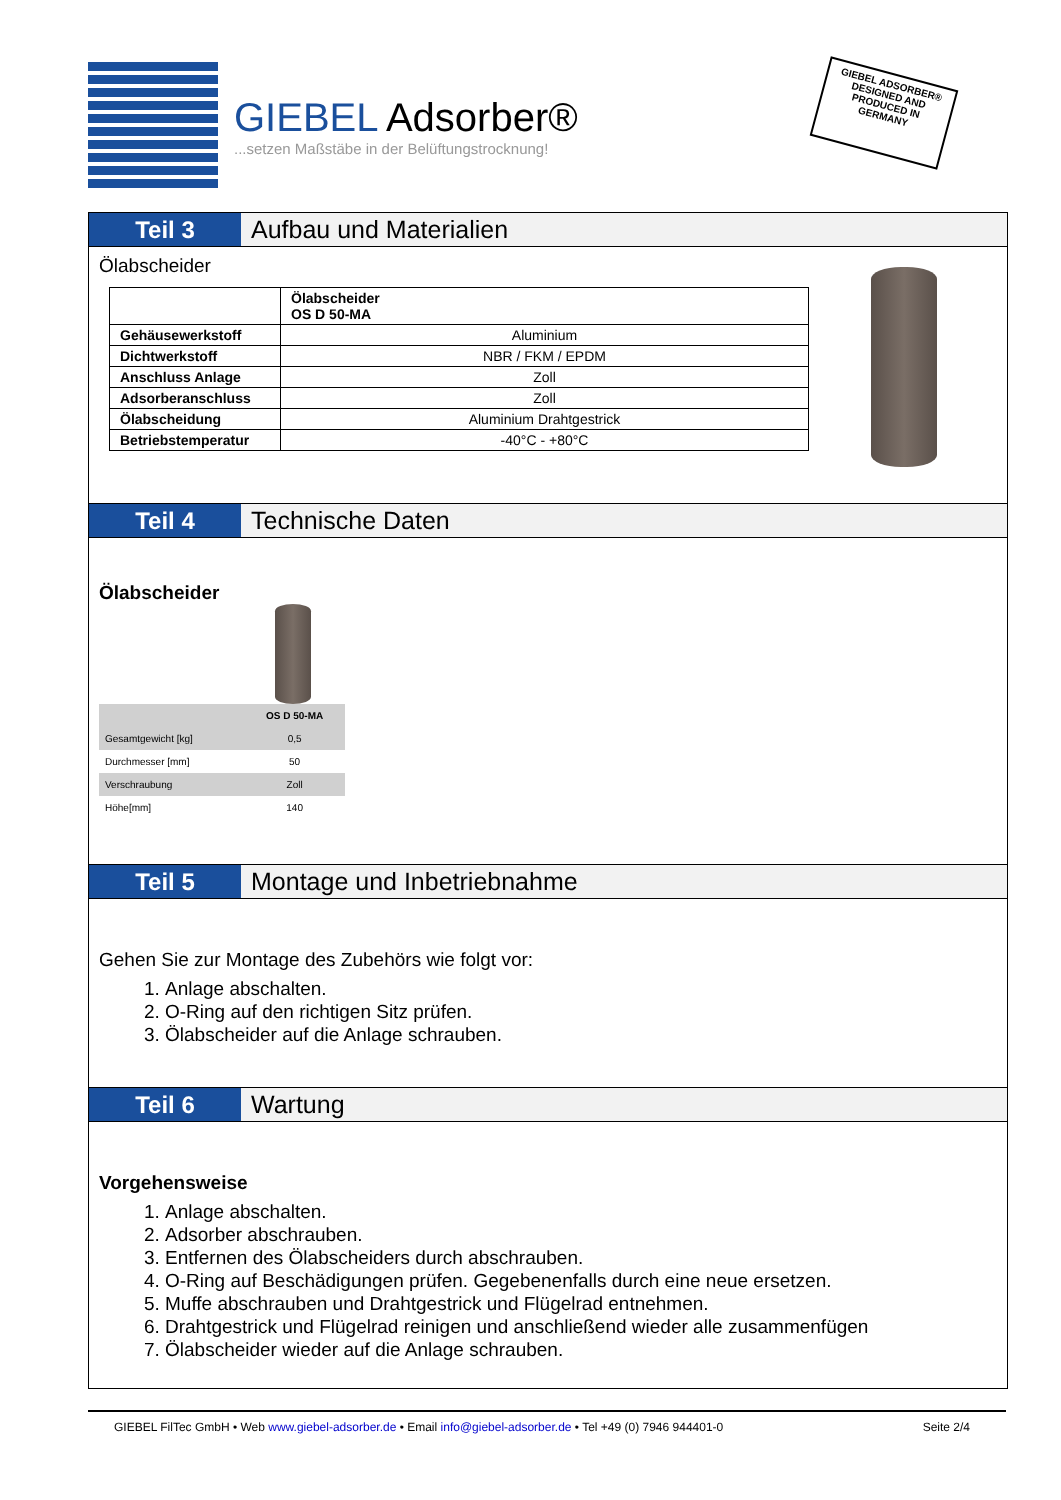GIEBEL Adsorber®
...setzen Maßstäbe in der Belüftungstrocknung!
GIEBEL ADSORBER® DESIGNED AND PRODUCED IN GERMANY
Teil 3 Aufbau und Materialien
Ölabscheider
| | Ölabscheider OS D 50-MA |
| Gehäusewerkstoff | Aluminium |
| Dichtwerkstoff | NBR / FKM / EPDM |
| Anschluss Anlage | Zoll |
| Adsorberanschluss | Zoll |
| Ölabscheidung | Aluminium Drahtgestrick |
| Betriebstemperatur | -40°C - +80°C |
Teil 4 Technische Daten
Ölabscheider
| | OS D 50-MA |
| Gesamtgewicht [kg] | 0,5 |
| Durchmesser [mm] | 50 |
| Verschraubung | Zoll |
| Höhe[mm] | 140 |
Teil 5 Montage und Inbetriebnahme
Gehen Sie zur Montage des Zubehörs wie folgt vor:
1. Anlage abschalten.
2. O-Ring auf den richtigen Sitz prüfen.
3. Ölabscheider auf die Anlage schrauben.
Teil 6 Wartung
Vorgehensweise
1. Anlage abschalten.
2. Adsorber abschrauben.
3. Entfernen des Ölabscheiders durch abschrauben.
4. O-Ring auf Beschädigungen prüfen. Gegebenenfalls durch eine neue ersetzen.
5. Muffe abschrauben und Drahtgestrick und Flügelrad entnehmen.
6. Drahtgestrick und Flügelrad reinigen und anschließend wieder alle zusammenfügen
7. Ölabscheider wieder auf die Anlage schrauben.
GIEBEL FilTec GmbH • Web www.giebel-adsorber.de • Email info@giebel-adsorber.de • Tel +49 (0) 7946 944401-0 Seite 2/4